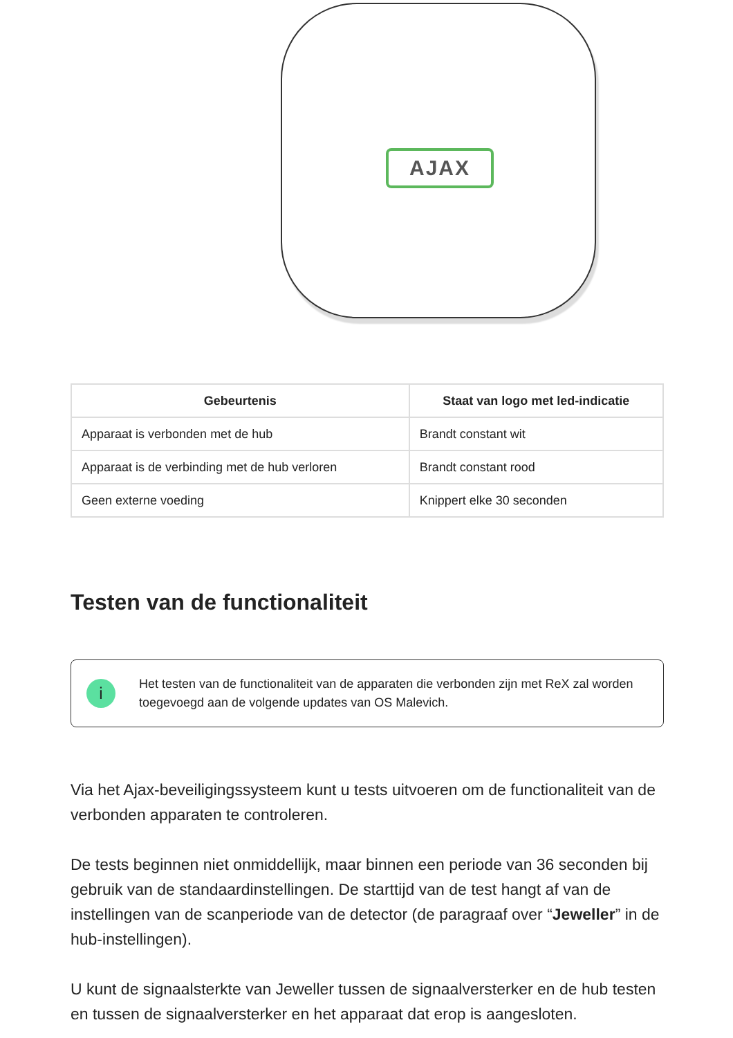AJAX
| Gebeurtenis | Staat van logo met led-indicatie |
| --- | --- |
| Apparaat is verbonden met de hub | Brandt constant wit |
| Apparaat is de verbinding met de hub verloren | Brandt constant rood |
| Geen externe voeding | Knippert elke 30 seconden |
Testen van de functionaliteit
i
Het testen van de functionaliteit van de apparaten die verbonden zijn met ReX zal worden toegevoegd aan de volgende updates van OS Malevich.
Via het Ajax-beveiligingssysteem kunt u tests uitvoeren om de functionaliteit van de verbonden apparaten te controleren.
De tests beginnen niet onmiddellijk, maar binnen een periode van 36 seconden bij gebruik van de standaardinstellingen. De starttijd van de test hangt af van de instellingen van de scanperiode van de detector (de paragraaf over “Jeweller” in de hub-instellingen).
U kunt de signaalsterkte van Jeweller tussen de signaalversterker en de hub testen en tussen de signaalversterker en het apparaat dat erop is aangesloten.